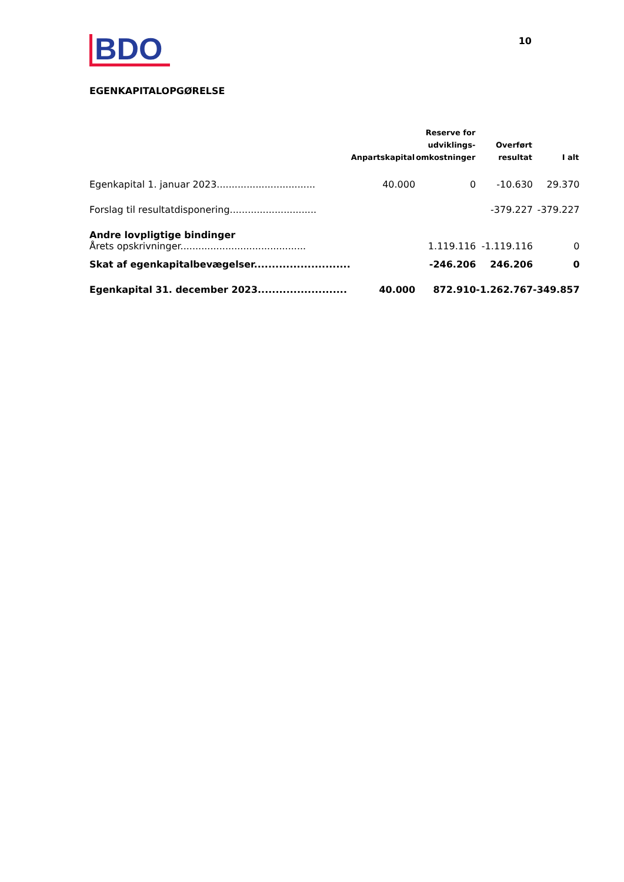10
BDO
EGENKAPITALOPGØRELSE
| | Anpartskapital | Reserve for udviklings- omkostninger | Overført resultat | I alt |
| --- | --- | --- | --- | --- |
| Egenkapital 1. januar 2023................................. | 40.000 | 0 | -10.630 | 29.370 |
| Forslag til resultatdisponering............................. | | | -379.227 | -379.227 |
| Andre lovpligtige bindinger Årets opskrivninger.......................................... | | 1.119.116 | -1.119.116 | 0 |
| Skat af egenkapitalbevægelser........................... | | -246.206 | 246.206 | 0 |
| Egenkapital 31. december 2023......................... | 40.000 | 872.910 | -1.262.767 | -349.857 |